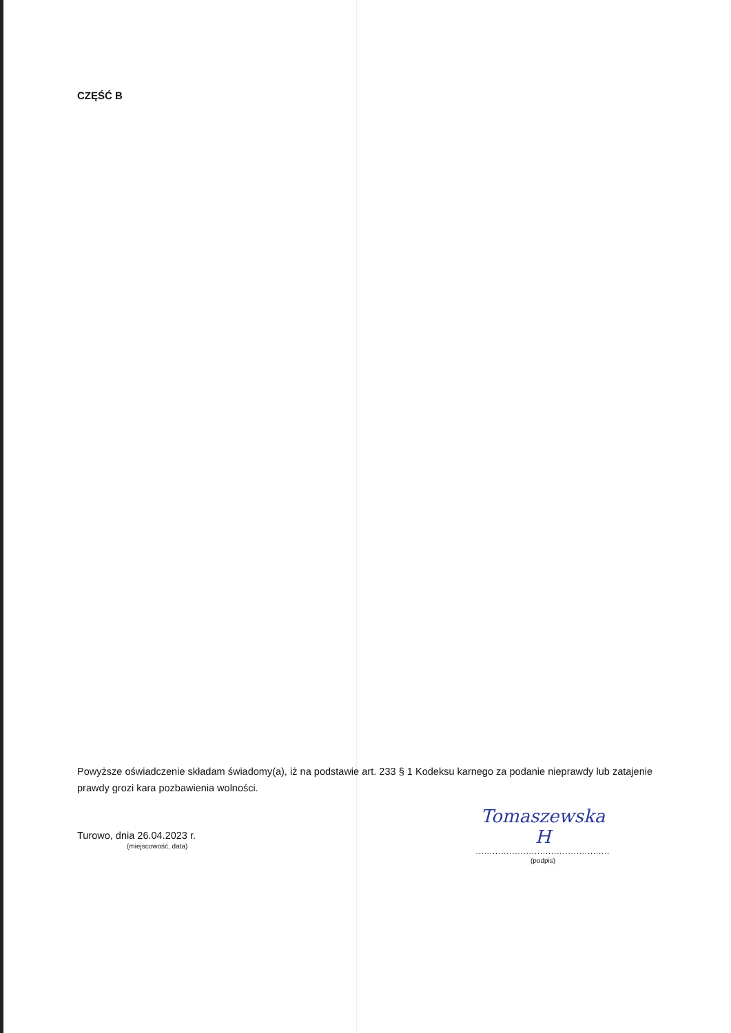CZĘŚĆ B
Powyższe oświadczenie składam świadomy(a), iż na podstawie art. 233 § 1 Kodeksu karnego za podanie nieprawdy lub zatajenie prawdy grozi kara pozbawienia wolności.
Turowo, dnia 26.04.2023 r.
(miejscowość, data)
Tomaszewska H
................................................
(podpis)